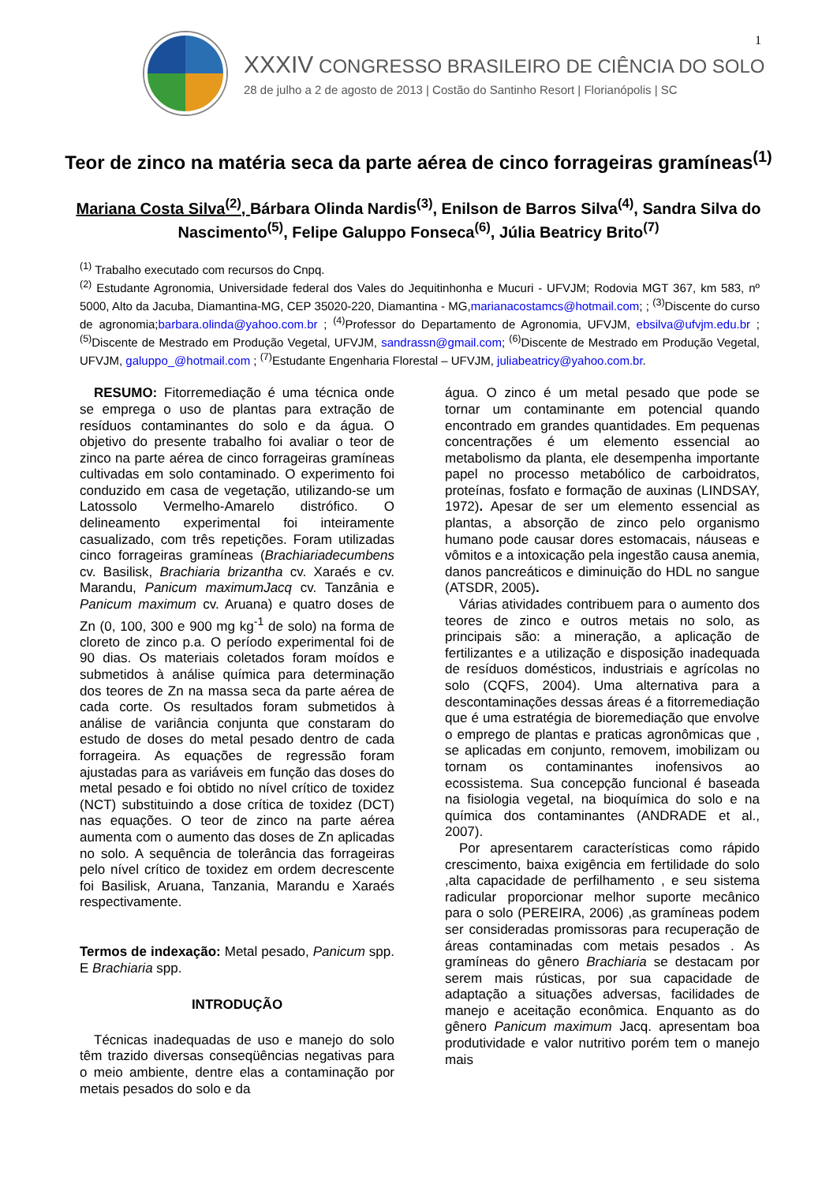1
XXXIV CONGRESSO BRASILEIRO DE CIÊNCIA DO SOLO
28 de julho a 2 de agosto de 2013 | Costão do Santinho Resort | Florianópolis | SC
Teor de zinco na matéria seca da parte aérea de cinco forrageiras gramíneas<sup>(1)</sup>
Mariana Costa Silva<sup>(2)</sup>, Bárbara Olinda Nardis<sup>(3)</sup>, Enilson de Barros Silva<sup>(4)</sup>, Sandra Silva do Nascimento<sup>(5)</sup>, Felipe Galuppo Fonseca<sup>(6)</sup>, Júlia Beatricy Brito<sup>(7)</sup>
<sup>(1)</sup> Trabalho executado com recursos do Cnpq.
<sup>(2)</sup> Estudante Agronomia, Universidade federal dos Vales do Jequitinhonha e Mucuri - UFVJM; Rodovia MGT 367, km 583, nº 5000, Alto da Jacuba, Diamantina-MG, CEP 35020-220, Diamantina - MG,marianacostamcs@hotmail.com; ; <sup>(3)</sup>Discente do curso de agronomia;barbara.olinda@yahoo.com.br ; <sup>(4)</sup>Professor do Departamento de Agronomia, UFVJM, ebsilva@ufvjm.edu.br ; <sup>(5)</sup>Discente de Mestrado em Produção Vegetal, UFVJM, sandrassn@gmail.com; <sup>(6)</sup>Discente de Mestrado em Produção Vegetal, UFVJM, galuppo_@hotmail.com ; <sup>(7)</sup>Estudante Engenharia Florestal – UFVJM, juliabeatricy@yahoo.com.br.
RESUMO: Fitorremediação é uma técnica onde se emprega o uso de plantas para extração de resíduos contaminantes do solo e da água. O objetivo do presente trabalho foi avaliar o teor de zinco na parte aérea de cinco forrageiras gramíneas cultivadas em solo contaminado. O experimento foi conduzido em casa de vegetação, utilizando-se um Latossolo Vermelho-Amarelo distrófico. O delineamento experimental foi inteiramente casualizado, com três repetições. Foram utilizadas cinco forrageiras gramíneas (Brachiariadecumbens cv. Basilisk, Brachiaria brizantha cv. Xaraés e cv. Marandu, Panicum maximumJacq cv. Tanzânia e Panicum maximum cv. Aruana) e quatro doses de Zn (0, 100, 300 e 900 mg kg<sup>-1</sup> de solo) na forma de cloreto de zinco p.a. O período experimental foi de 90 dias. Os materiais coletados foram moídos e submetidos à análise química para determinação dos teores de Zn na massa seca da parte aérea de cada corte. Os resultados foram submetidos à análise de variância conjunta que constaram do estudo de doses do metal pesado dentro de cada forrageira. As equações de regressão foram ajustadas para as variáveis em função das doses do metal pesado e foi obtido no nível crítico de toxidez (NCT) substituindo a dose crítica de toxidez (DCT) nas equações. O teor de zinco na parte aérea aumenta com o aumento das doses de Zn aplicadas no solo. A sequência de tolerância das forrageiras pelo nível crítico de toxidez em ordem decrescente foi Basilisk, Aruana, Tanzania, Marandu e Xaraés respectivamente.
Termos de indexação: Metal pesado, Panicum spp. E Brachiaria spp.
INTRODUÇÃO
Técnicas inadequadas de uso e manejo do solo têm trazido diversas conseqüências negativas para o meio ambiente, dentre elas a contaminação por metais pesados do solo e da
água. O zinco é um metal pesado que pode se tornar um contaminante em potencial quando encontrado em grandes quantidades. Em pequenas concentrações é um elemento essencial ao metabolismo da planta, ele desempenha importante papel no processo metabólico de carboidratos, proteínas, fosfato e formação de auxinas (LINDSAY, 1972). Apesar de ser um elemento essencial as plantas, a absorção de zinco pelo organismo humano pode causar dores estomacais, náuseas e vômitos e a intoxicação pela ingestão causa anemia, danos pancreáticos e diminuição do HDL no sangue (ATSDR, 2005).
Várias atividades contribuem para o aumento dos teores de zinco e outros metais no solo, as principais são: a mineração, a aplicação de fertilizantes e a utilização e disposição inadequada de resíduos domésticos, industriais e agrícolas no solo (CQFS, 2004). Uma alternativa para a descontaminações dessas áreas é a fitorremediação que é uma estratégia de bioremediação que envolve o emprego de plantas e praticas agronômicas que , se aplicadas em conjunto, removem, imobilizam ou tornam os contaminantes inofensivos ao ecossistema. Sua concepção funcional é baseada na fisiologia vegetal, na bioquímica do solo e na química dos contaminantes (ANDRADE et al., 2007).
Por apresentarem características como rápido crescimento, baixa exigência em fertilidade do solo ,alta capacidade de perfilhamento , e seu sistema radicular proporcionar melhor suporte mecânico para o solo (PEREIRA, 2006) ,as gramíneas podem ser consideradas promissoras para recuperação de áreas contaminadas com metais pesados . As gramíneas do gênero Brachiaria se destacam por serem mais rústicas, por sua capacidade de adaptação a situações adversas, facilidades de manejo e aceitação econômica. Enquanto as do gênero Panicum maximum Jacq. apresentam boa produtividade e valor nutritivo porém tem o manejo mais